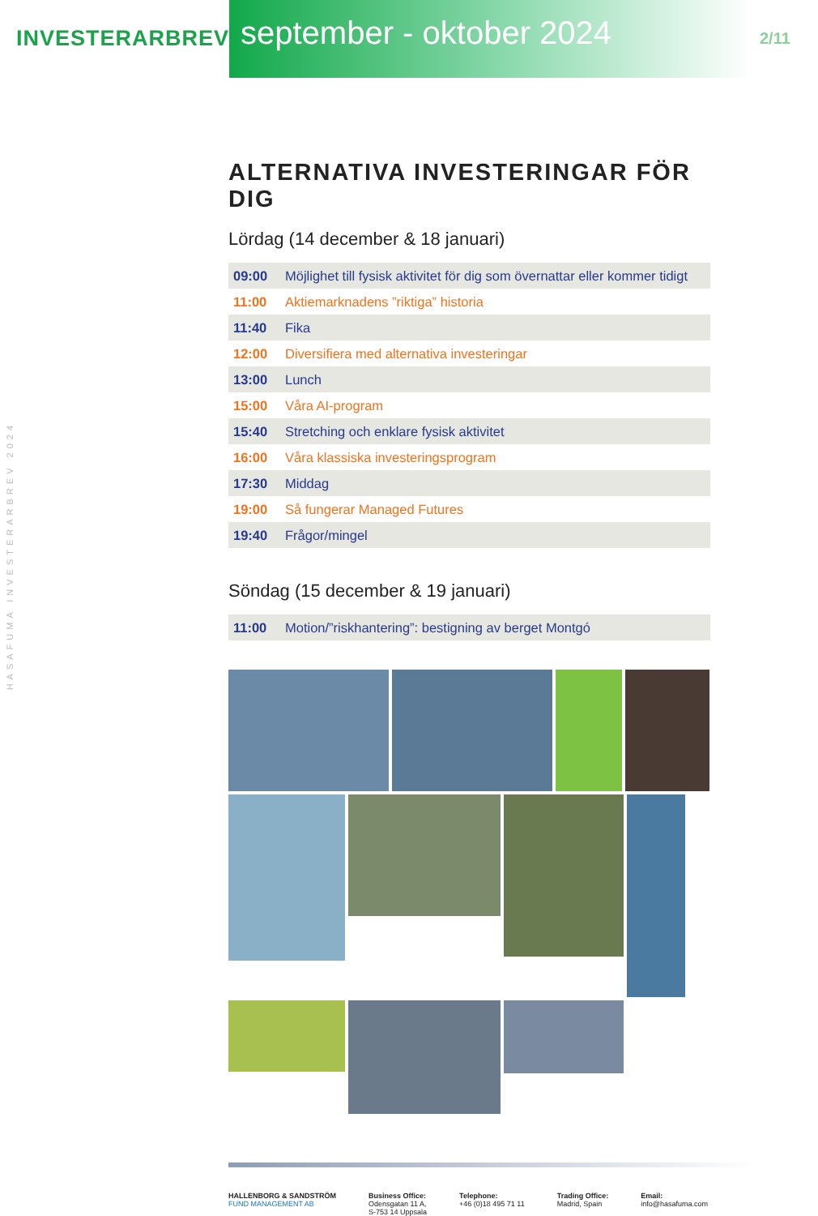INVESTERARBREV
september - oktober 2024
2/11
HASAFUMA INVESTERARBREV 2024
ALTERNATIVA INVESTERINGAR FÖR DIG
Lördag (14 december & 18 januari)
| 09:00 | Möjlighet till fysisk aktivitet för dig som övernattar eller kommer tidigt |
| 11:00 | Aktiemarknadens ”riktiga” historia |
| 11:40 | Fika |
| 12:00 | Diversifiera med alternativa investeringar |
| 13:00 | Lunch |
| 15:00 | Våra AI-program |
| 15:40 | Stretching och enklare fysisk aktivitet |
| 16:00 | Våra klassiska investeringsprogram |
| 17:30 | Middag |
| 19:00 | Så fungerar Managed Futures |
| 19:40 | Frågor/mingel |
Söndag (15 december & 19 januari)
| 11:00 | Motion/”riskhantering”: bestigning av berget Montgó |
HALLENBORG & SANDSTRÖM
FUND MANAGEMENT AB
Business Office:
Odensgatan 11 A,
S-753 14 Uppsala
Telephone:
+46 (0)18 495 71 11
Trading Office:
Madrid, Spain
Email:
info@hasafuma.com